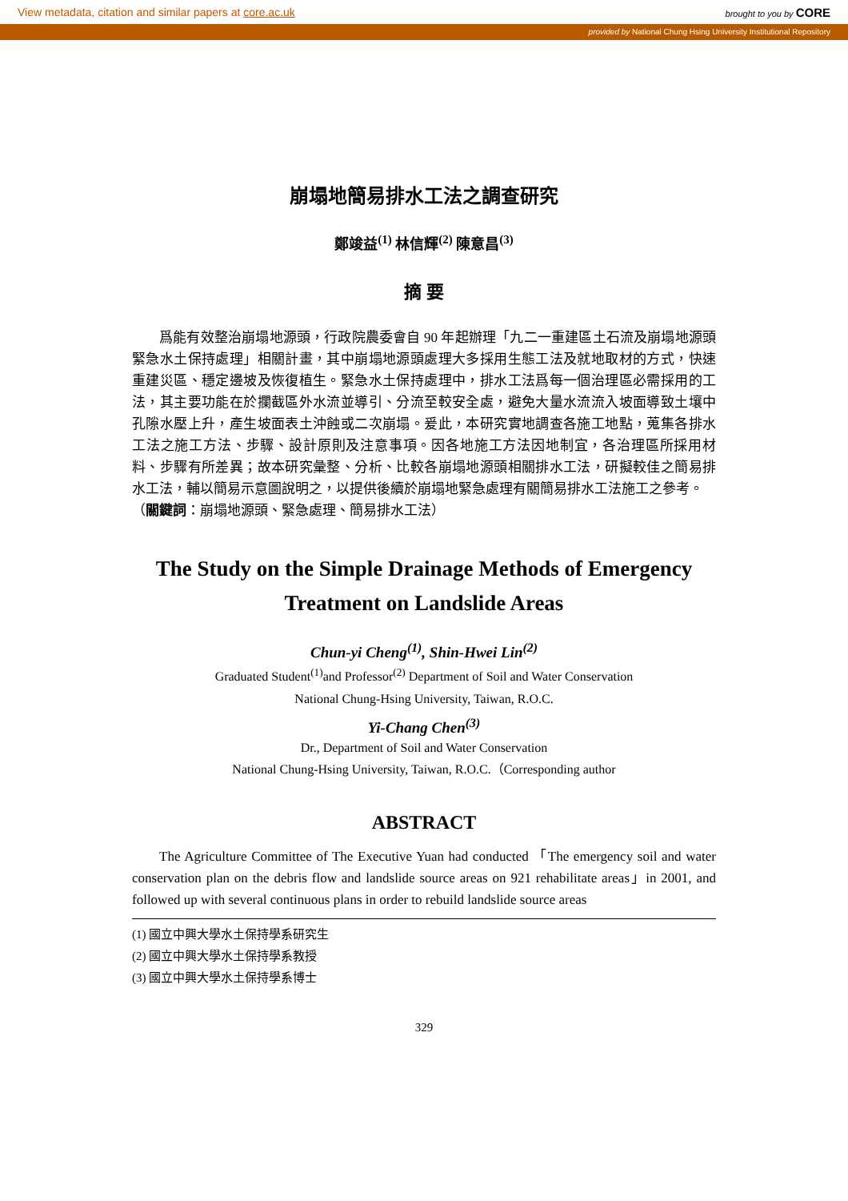View metadata, citation and similar papers at core.ac.uk brought to you by CORE
provided by National Chung Hsing University Institutional Repository
崩塌地簡易排水工法之調查研究
鄭竣益<sup>(1)</sup> 林信輝<sup>(2)</sup> 陳意昌<sup>(3)</sup>
摘 要
爲能有效整治崩塌地源頭，行政院農委會自 90 年起辦理「九二一重建區土石流及崩塌地源頭緊急水土保持處理」相關計畫，其中崩塌地源頭處理大多採用生態工法及就地取材的方式，快速重建災區、穩定邊坡及恢復植生。緊急水土保持處理中，排水工法爲每一個治理區必需採用的工法，其主要功能在於攔截區外水流並導引、分流至較安全處，避免大量水流流入坡面導致土壤中孔隙水壓上升，產生坡面表土沖蝕或二次崩塌。爰此，本研究實地調查各施工地點，蒐集各排水工法之施工方法、步驟、設計原則及注意事項。因各地施工方法因地制宜，各治理區所採用材料、步驟有所差異；故本研究彙整、分析、比較各崩塌地源頭相關排水工法，研擬較佳之簡易排水工法，輔以簡易示意圖說明之，以提供後續於崩塌地緊急處理有關簡易排水工法施工之參考。
（關鍵詞：崩塌地源頭、緊急處理、簡易排水工法）
The Study on the Simple Drainage Methods of Emergency Treatment on Landslide Areas
Chun-yi Cheng<sup>(1)</sup>, Shin-Hwei Lin<sup>(2)</sup>
Graduated Student<sup>(1)</sup>and Professor<sup>(2)</sup> Department of Soil and Water Conservation
National Chung-Hsing University, Taiwan, R.O.C.
Yi-Chang Chen<sup>(3)</sup>
Dr., Department of Soil and Water Conservation
National Chung-Hsing University, Taiwan, R.O.C.（Corresponding author
ABSTRACT
The Agriculture Committee of The Executive Yuan had conducted 「The emergency soil and water conservation plan on the debris flow and landslide source areas on 921 rehabilitate areas」in 2001, and followed up with several continuous plans in order to rebuild landslide source areas
(1) 國立中興大學水土保持學系研究生
(2) 國立中興大學水土保持學系教授
(3) 國立中興大學水土保持學系博士
329